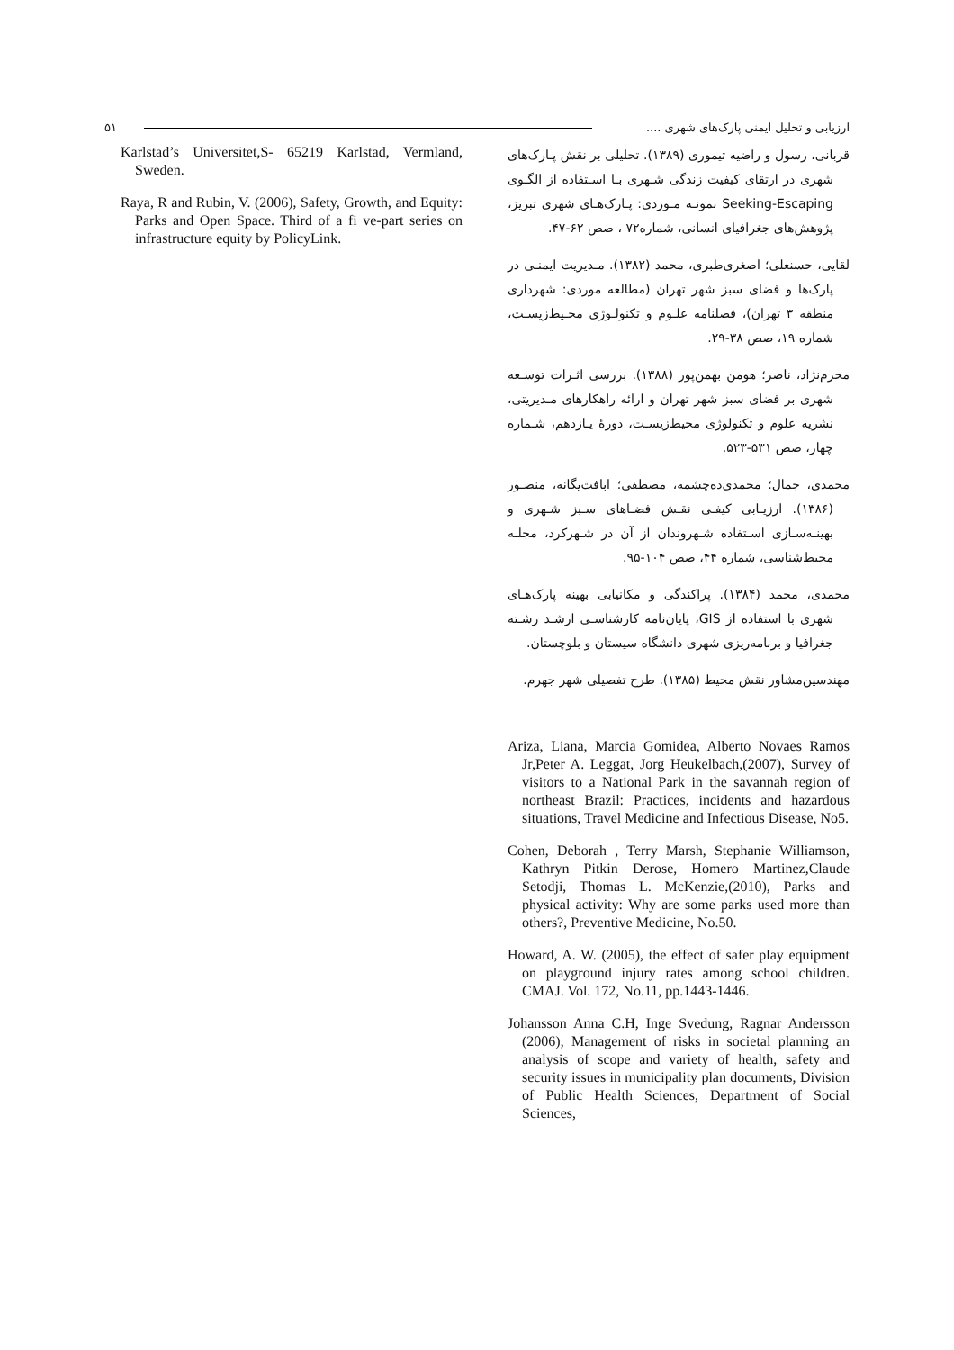ارزیابی و تحلیل ایمنی پارک‌های شهری .... ۵۱
قربانی، رسول و راضیه تیموری (۱۳۸۹). تحلیلی بر نقش پـارک‌های شهری در ارتقای کیفیت زندگی شـهری بـا اسـتفاده از الگـوی Seeking-Escaping نمونـه مـوردی: پـارک‌هـای شهری تبریز، پژوهش‌های جغرافیای انسانی، شماره۷۲ ، صص ۶۲-۴۷.
لقایی، حسنعلی؛ اصغری‌طبری، محمد (۱۳۸۲). مـدیریت ایمنـی در پارک‌ها و فضای سبز شهر تهران (مطالعه موردی: شهرداری منطقه ۳ تهران)، فصلنامه علـوم و تکنولـوژی محـیط‌زیسـت، شماره ۱۹، صص ۳۸-۲۹.
محرم‌نژاد، ناصر؛ هومن بهمن‌پور (۱۳۸۸). بررسی اثـرات توسـعه شهری بر فضای سبز شهر تهران و ارائه راهکارهای مـدیریتی، نشریه علوم و تکنولوژی محیط‌زیسـت، دورهٔ یـازدهم، شـماره چهار، صص ۵۳۱-۵۲۳.
محمدی، جمال؛ محمدی‌ده‌چشمه، مصطفی؛ ابافت‌یگانه، منصـور (۱۳۸۶). ارزیـابی کیفـی نقـش فضـاهای سـبز شـهری و بهینـه‌سـازی اسـتفاده شـهروندان از آن در شـهرکرد، مجلـه محیط‌شناسی، شماره ۴۴، صص ۱۰۴-۹۵.
محمدی، محمد (۱۳۸۴). پراکندگی و مکانیابی بهینه پارک‌هـای شهری با استفاده از GIS، پایان‌نامه کارشناسـی ارشـد رشـته جغرافیا و برنامه‌ریزی شهری دانشگاه سیستان و بلوچستان.
مهندسین‌مشاور نقش محیط (۱۳۸۵). طرح تفصیلی شهر جهرم.
Ariza, Liana, Marcia Gomidea, Alberto Novaes Ramos Jr,Peter A. Leggat, Jorg Heukelbach,(2007), Survey of visitors to a National Park in the savannah region of northeast Brazil: Practices, incidents and hazardous situations, Travel Medicine and Infectious Disease, No5.
Cohen, Deborah , Terry Marsh, Stephanie Williamson, Kathryn Pitkin Derose, Homero Martinez,Claude Setodji, Thomas L. McKenzie,(2010), Parks and physical activity: Why are some parks used more than others?, Preventive Medicine, No.50.
Howard, A. W. (2005), the effect of safer play equipment on playground injury rates among school children. CMAJ. Vol. 172, No.11, pp.1443-1446.
Johansson Anna C.H, Inge Svedung, Ragnar Andersson (2006), Management of risks in societal planning an analysis of scope and variety of health, safety and security issues in municipality plan documents, Division of Public Health Sciences, Department of Social Sciences,
Karlstad’s Universitet,S- 65219 Karlstad, Vermland, Sweden.
Raya, R and Rubin, V. (2006), Safety, Growth, and Equity: Parks and Open Space. Third of a fi ve-part series on infrastructure equity by PolicyLink.